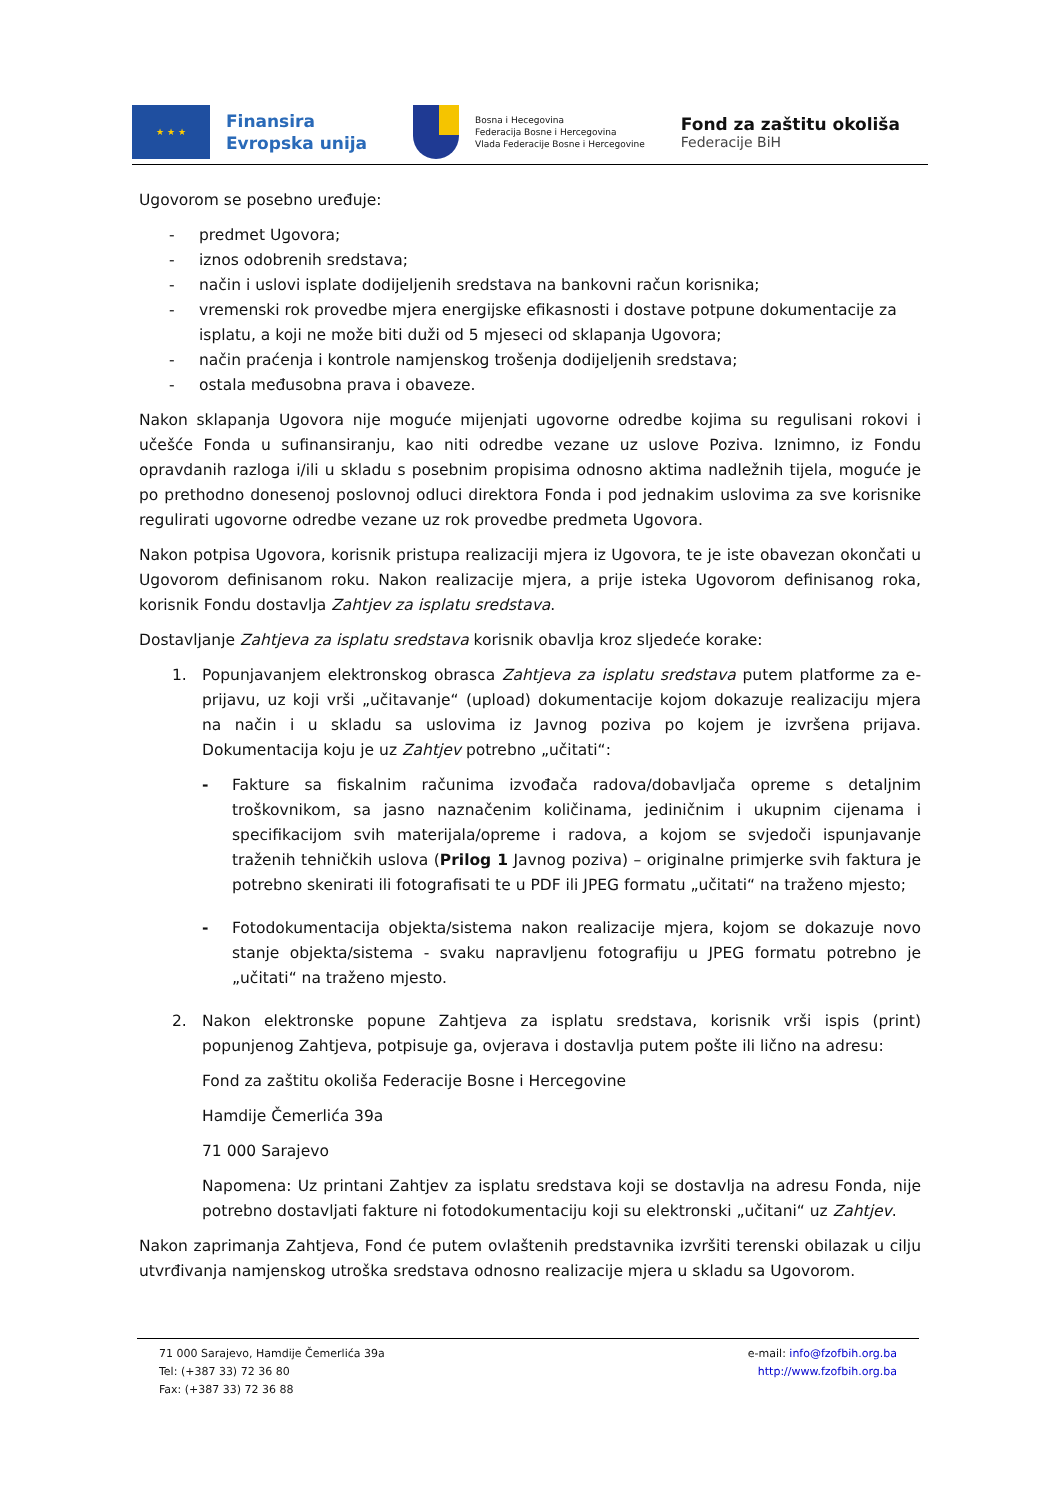★ ★ ★
Finansira
Evropska unija
Bosna i Hecegovina
Federacija Bosne i Hercegovina
Vlada Federacije Bosne i Hercegovine
Fond za zaštitu okoliša
Federacije BiH
Ugovorom se posebno uređuje:
- predmet Ugovora;
- iznos odobrenih sredstava;
- način i uslovi isplate dodijeljenih sredstava na bankovni račun korisnika;
- vremenski rok provedbe mjera energijske efikasnosti i dostave potpune dokumentacije za isplatu, a koji ne može biti duži od 5 mjeseci od sklapanja Ugovora;
- način praćenja i kontrole namjenskog trošenja dodijeljenih sredstava;
- ostala međusobna prava i obaveze.
Nakon sklapanja Ugovora nije moguće mijenjati ugovorne odredbe kojima su regulisani rokovi i učešće Fonda u sufinansiranju, kao niti odredbe vezane uz uslove Poziva. Iznimno, iz Fondu opravdanih razloga i/ili u skladu s posebnim propisima odnosno aktima nadležnih tijela, moguće je po prethodno donesenoj poslovnoj odluci direktora Fonda i pod jednakim uslovima za sve korisnike regulirati ugovorne odredbe vezane uz rok provedbe predmeta Ugovora.
Nakon potpisa Ugovora, korisnik pristupa realizaciji mjera iz Ugovora, te je iste obavezan okončati u Ugovorom definisanom roku. Nakon realizacije mjera, a prije isteka Ugovorom definisanog roka, korisnik Fondu dostavlja Zahtjev za isplatu sredstava.
Dostavljanje Zahtjeva za isplatu sredstava korisnik obavlja kroz sljedeće korake:
1. Popunjavanjem elektronskog obrasca Zahtjeva za isplatu sredstava putem platforme za e-prijavu, uz koji vrši „učitavanje“ (upload) dokumentacije kojom dokazuje realizaciju mjera na način i u skladu sa uslovima iz Javnog poziva po kojem je izvršena prijava. Dokumentacija koju je uz Zahtjev potrebno „učitati“:
- Fakture sa fiskalnim računima izvođača radova/dobavljača opreme s detaljnim troškovnikom, sa jasno naznačenim količinama, jediničnim i ukupnim cijenama i specifikacijom svih materijala/opreme i radova, a kojom se svjedoči ispunjavanje traženih tehničkih uslova (Prilog 1 Javnog poziva) – originalne primjerke svih faktura je potrebno skenirati ili fotografisati te u PDF ili JPEG formatu „učitati“ na traženo mjesto;
- Fotodokumentacija objekta/sistema nakon realizacije mjera, kojom se dokazuje novo stanje objekta/sistema - svaku napravljenu fotografiju u JPEG formatu potrebno je „učitati“ na traženo mjesto.
2. Nakon elektronske popune Zahtjeva za isplatu sredstava, korisnik vrši ispis (print) popunjenog Zahtjeva, potpisuje ga, ovjerava i dostavlja putem pošte ili lično na adresu:
Fond za zaštitu okoliša Federacije Bosne i Hercegovine
Hamdije Čemerlića 39a
71 000 Sarajevo
Napomena: Uz printani Zahtjev za isplatu sredstava koji se dostavlja na adresu Fonda, nije potrebno dostavljati fakture ni fotodokumentaciju koji su elektronski „učitani“ uz Zahtjev.
Nakon zaprimanja Zahtjeva, Fond će putem ovlaštenih predstavnika izvršiti terenski obilazak u cilju utvrđivanja namjenskog utroška sredstava odnosno realizacije mjera u skladu sa Ugovorom.
71 000 Sarajevo, Hamdije Čemerlića 39a
Tel: (+387 33) 72 36 80
Fax: (+387 33) 72 36 88
e-mail: info@fzofbih.org.ba
http://www.fzofbih.org.ba